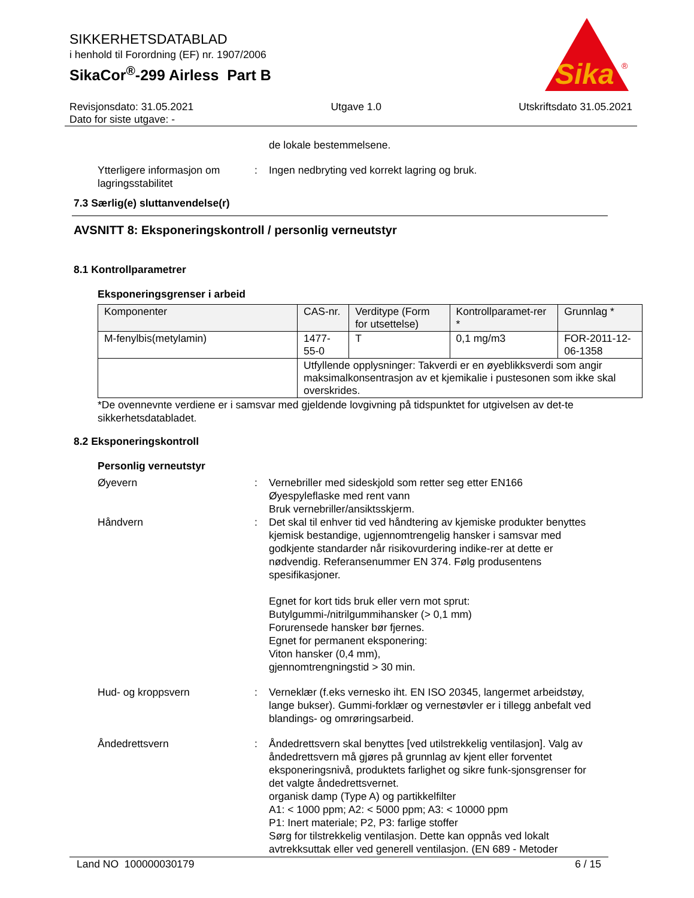Sika
®
SIKKERHETSDATABLAD
i henhold til Forordning (EF) nr. 1907/2006
SikaCor<sup>®</sup>-299 Airless Part B
Revisjonsdato: 31.05.2021
Dato for siste utgave: - Utgave 1.0 Utskriftsdato 31.05.2021
de lokale bestemmelsene.
Ytterligere informasjon om lagringsstabilitet
: Ingen nedbryting ved korrekt lagring og bruk.
7.3 Særlig(e) sluttanvendelse(r)
AVSNITT 8: Eksponeringskontroll / personlig verneutstyr
8.1 Kontrollparametrer
Eksponeringsgrenser i arbeid
| Komponenter | CAS-nr. | Verditype (Form for utsettelse) | Kontrollparamet-rer * | Grunnlag * |
| --- | --- | --- | --- | --- |
| M-fenylbis(metylamin) | 1477-55-0 | T | 0,1 mg/m3 | FOR-2011-12-06-1358 |
| | Utfyllende opplysninger: Takverdi er en øyeblikksverdi som angir maksimalkonsentrasjon av et kjemikalie i pustesonen som ikke skal overskrides. | | | |
*De ovennevnte verdiene er i samsvar med gjeldende lovgivning på tidspunktet for utgivelsen av det-te sikkerhetsdatabladet.
8.2 Eksponeringskontroll
Personlig verneutstyr
Øyevern : Vernebriller med sideskjold som retter seg etter EN166
Øyespyleflaske med rent vann
Bruk vernebriller/ansiktsskjerm.
Håndvern : Det skal til enhver tid ved håndtering av kjemiske produkter benyttes kjemisk bestandige, ugjennomtrengelig hansker i samsvar med godkjente standarder når risikovurdering indike-rer at dette er nødvendig. Referansenummer EN 374. Følg produsentens spesifikasjoner.
Egnet for kort tids bruk eller vern mot sprut:
Butylgummi-/nitrilgummihansker (> 0,1 mm)
Forurensede hansker bør fjernes.
Egnet for permanent eksponering:
Viton hansker (0,4 mm),
gjennomtrengningstid > 30 min.
Hud- og kroppsvern : Verneklær (f.eks vernesko iht. EN ISO 20345, langermet arbeidstøy, lange bukser). Gummi-forklær og vernestøvler er i tillegg anbefalt ved blandings- og omrøringsarbeid.
Åndedrettsvern : Åndedrettsvern skal benyttes [ved utilstrekkelig ventilasjon]. Valg av åndedrettsvern må gjøres på grunnlag av kjent eller forventet eksponeringsnivå, produktets farlighet og sikre funk-sjonsgrenser for det valgte åndedrettsvernet.
organisk damp (Type A) og partikkelfilter
A1: < 1000 ppm; A2: < 5000 ppm; A3: < 10000 ppm
P1: Inert materiale; P2, P3: farlige stoffer
Sørg for tilstrekkelig ventilasjon. Dette kan oppnås ved lokalt avtrekksuttak eller ved generell ventilasjon. (EN 689 - Metoder
Land NO 100000030179 6 / 15